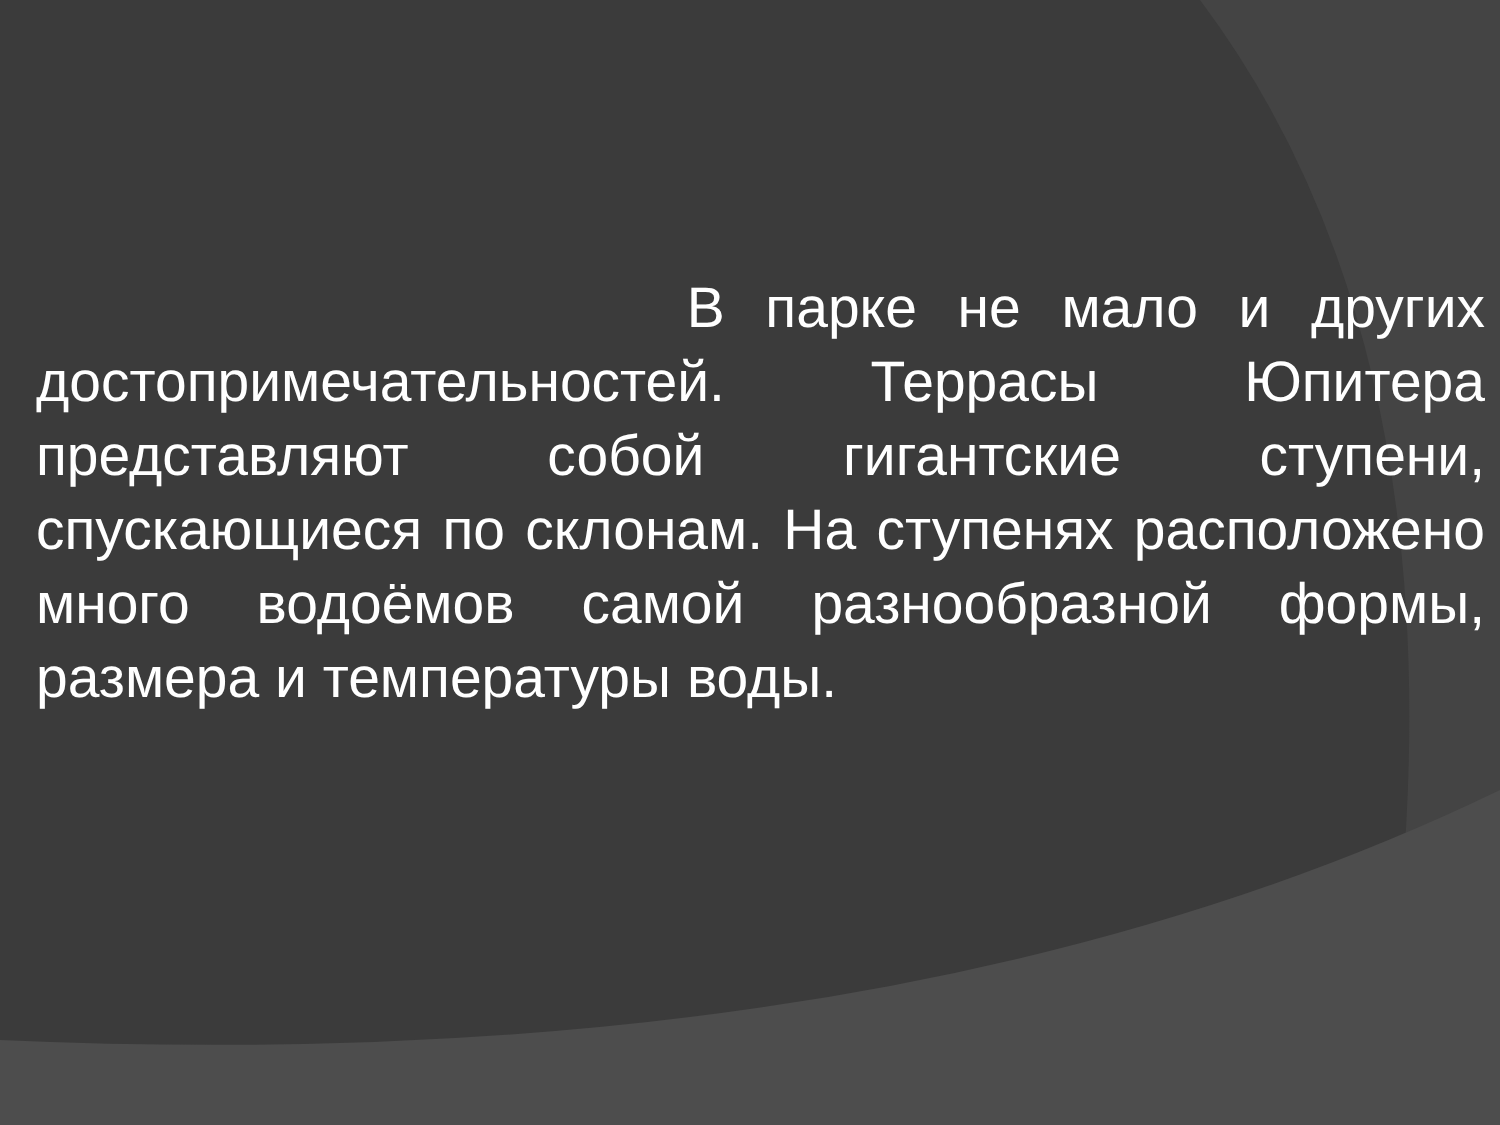В парке не мало и других достопримечательностей. Террасы Юпитера представляют собой гигантские ступени, спускающиеся по склонам. На ступенях расположено много водоёмов самой разнообразной формы, размера и температуры воды.